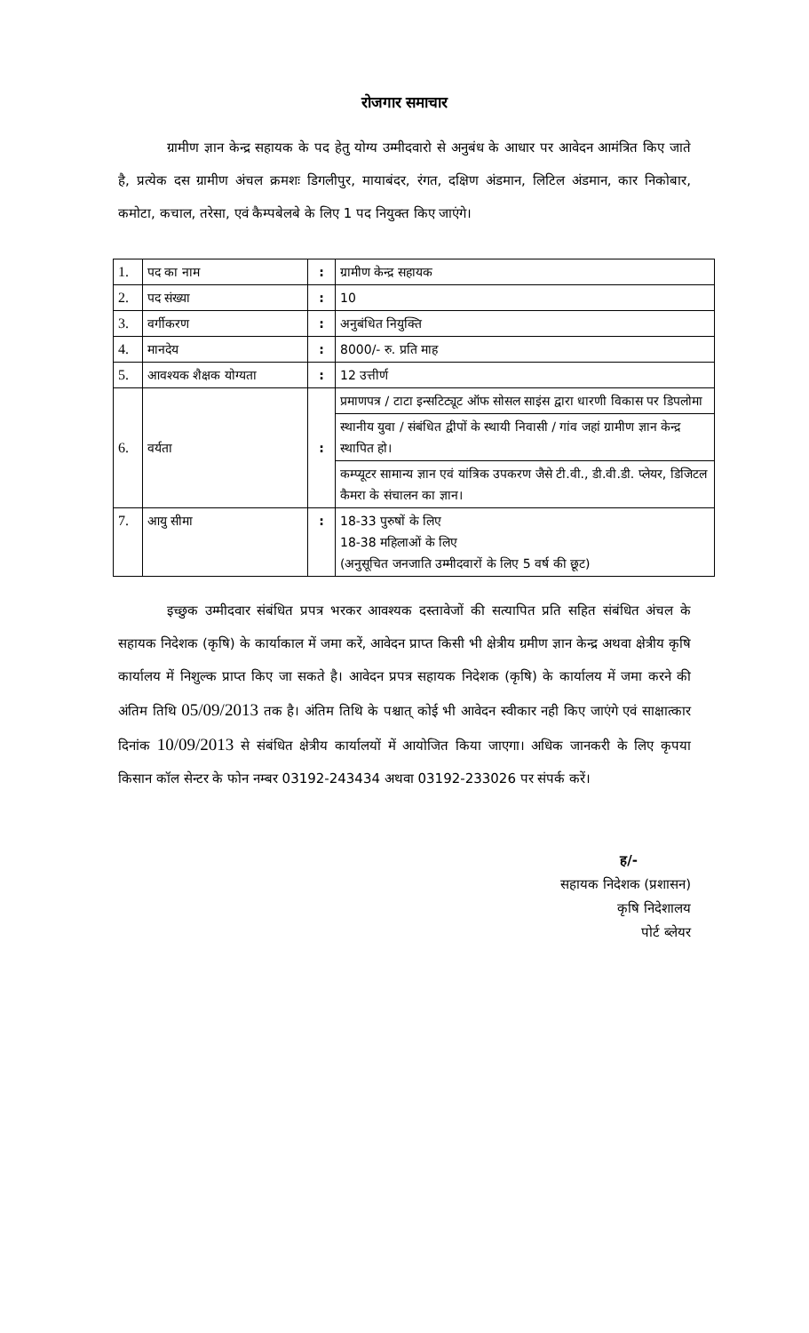रोजगार समाचार
ग्रामीण ज्ञान केन्द्र सहायक के पद हेतु योग्य उम्मीदवारो से अनुबंध के आधार पर आवेदन आमंत्रित किए जाते है, प्रत्येक दस ग्रामीण अंचल क्रमशः डिगलीपुर, मायाबंदर, रंगत, दक्षिण अंडमान, लिटिल अंडमान, कार निकोबार, कमोटा, कचाल, तरेसा, एवं कैम्पबेलबे के लिए 1 पद नियुक्त किए जाएंगे।
| 1. | पद का नाम | : | ग्रामीण केन्द्र सहायक |
| 2. | पद संख्या | : | 10 |
| 3. | वर्गीकरण | : | अनुबंधित नियुक्ति |
| 4. | मानदेय | : | 8000/- रु. प्रति माह |
| 5. | आवश्यक शैक्षक योग्यता | : | 12 उत्तीर्ण |
| 6. | वर्यता | : | प्रमाणपत्र / टाटा इन्सटिट्यूट ऑफ सोसल साइंस द्वारा धारणी विकास पर डिपलोमा स्थानीय युवा / संबंधित द्वीपों के स्थायी निवासी / गांव जहां ग्रामीण ज्ञान केन्द्र स्थापित हो। कम्प्यूटर सामान्य ज्ञान एवं यांत्रिक उपकरण जैसे टी.वी., डी.वी.डी. प्लेयर, डिजिटल कैमरा के संचालन का ज्ञान। |
| 7. | आयु सीमा | : | 18-33 पुरुषों के लिए 18-38 महिलाओं के लिए (अनुसूचित जनजाति उम्मीदवारों के लिए 5 वर्ष की छूट) |
इच्छुक उम्मीदवार संबंधित प्रपत्र भरकर आवश्यक दस्तावेजों की सत्यापित प्रति सहित संबंधित अंचल के सहायक निदेशक (कृषि) के कार्याकाल में जमा करें, आवेदन प्राप्त किसी भी क्षेत्रीय ग्रमीण ज्ञान केन्द्र अथवा क्षेत्रीय कृषि कार्यालय में निशुल्क प्राप्त किए जा सकते है। आवेदन प्रपत्र सहायक निदेशक (कृषि) के कार्यालय में जमा करने की अंतिम तिथि 05/09/2013 तक है। अंतिम तिथि के पश्चात् कोई भी आवेदन स्वीकार नही किए जाएंगे एवं साक्षात्कार दिनांक 10/09/2013 से संबंधित क्षेत्रीय कार्यालयों में आयोजित किया जाएगा। अधिक जानकरी के लिए कृपया किसान कॉल सेन्टर के फोन नम्बर 03192-243434 अथवा 03192-233026 पर संपर्क करें।
ह/-
सहायक निदेशक (प्रशासन)
कृषि निदेशालय
पोर्ट ब्लेयर